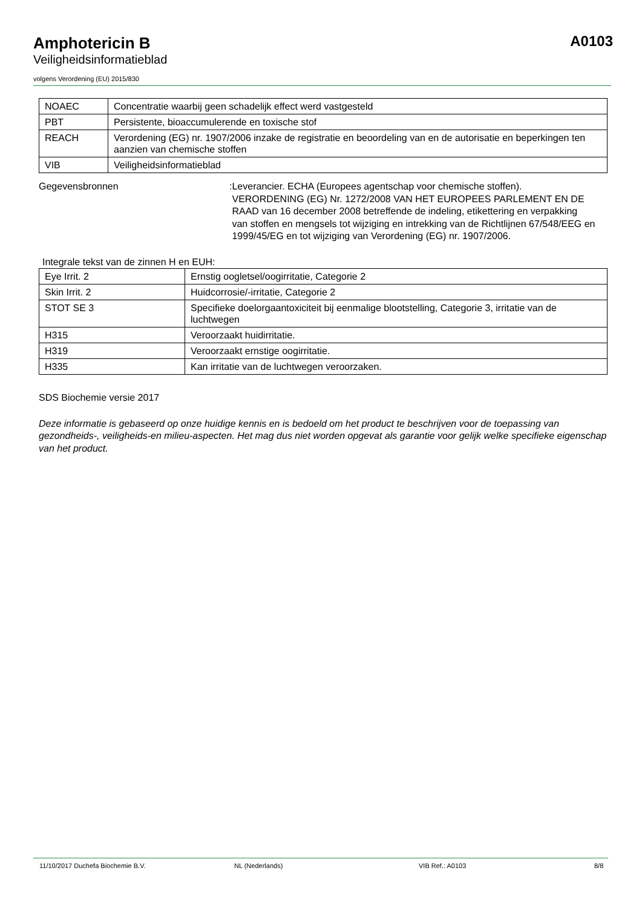Amphotericin B
Veiligheidsinformatieblad
A0103
volgens Verordening (EU) 2015/830
| NOAEC | Concentratie waarbij geen schadelijk effect werd vastgesteld |
| PBT | Persistente, bioaccumulerende en toxische stof |
| REACH | Verordening (EG) nr. 1907/2006 inzake de registratie en beoordeling van en de autorisatie en beperkingen ten aanzien van chemische stoffen |
| VIB | Veiligheidsinformatieblad |
Gegevensbronnen : Leverancier. ECHA (Europees agentschap voor chemische stoffen). VERORDENING (EG) Nr. 1272/2008 VAN HET EUROPEES PARLEMENT EN DE RAAD van 16 december 2008 betreffende de indeling, etikettering en verpakking van stoffen en mengsels tot wijziging en intrekking van de Richtlijnen 67/548/EEG en 1999/45/EG en tot wijziging van Verordening (EG) nr. 1907/2006.
Integrale tekst van de zinnen H en EUH:
| Eye Irrit. 2 | Ernstig oogletsel/oogirritatie, Categorie 2 |
| Skin Irrit. 2 | Huidcorrosie/-irritatie, Categorie 2 |
| STOT SE 3 | Specifieke doelorgaantoxiciteit bij eenmalige blootstelling, Categorie 3, irritatie van de luchtwegen |
| H315 | Veroorzaakt huidirritatie. |
| H319 | Veroorzaakt ernstige oogirritatie. |
| H335 | Kan irritatie van de luchtwegen veroorzaken. |
SDS Biochemie versie 2017
Deze informatie is gebaseerd op onze huidige kennis en is bedoeld om het product te beschrijven voor de toepassing van gezondheids-, veiligheids-en milieu-aspecten. Het mag dus niet worden opgevat als garantie voor gelijk welke specifieke eigenschap van het product.
11/10/2017 Duchefa Biochemie B.V. NL (Nederlands) VIB Ref.: A0103 8/8